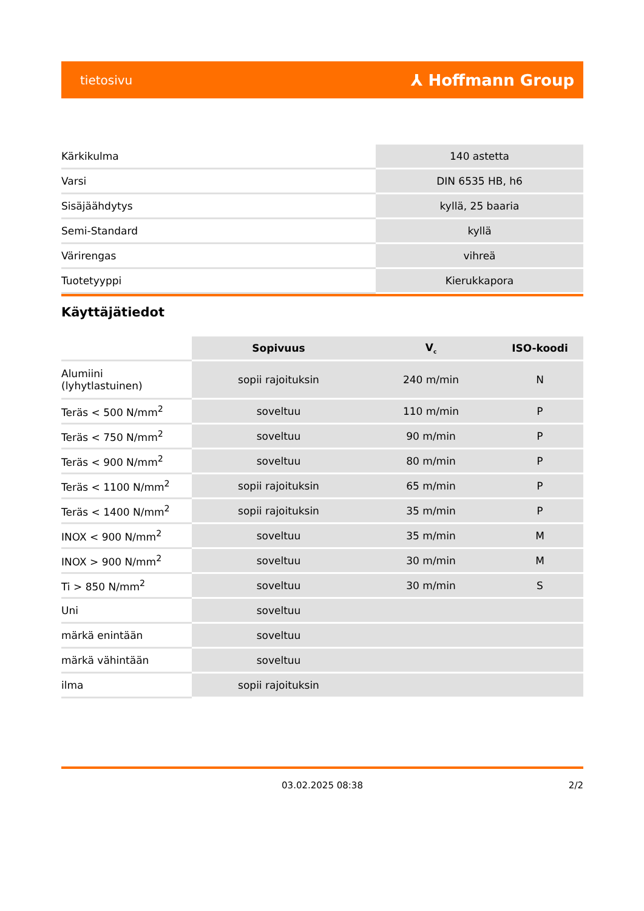tietosivu ⅄ Hoffmann Group
| Kärkikulma | 140 astetta |
| Varsi | DIN 6535 HB, h6 |
| Sisäjäähdytys | kyllä, 25 baaria |
| Semi-Standard | kyllä |
| Värirengas | vihreä |
| Tuotetyyppi | Kierukkapora |
Käyttäjätiedot
| | Sopivuus | V<sub>c</sub> | ISO-koodi |
| --- | --- | --- | --- |
| Alumiini (lyhytlastuinen) | sopii rajoituksin | 240 m/min | N |
| Teräs < 500 N/mm<sup>2</sup> | soveltuu | 110 m/min | P |
| Teräs < 750 N/mm<sup>2</sup> | soveltuu | 90 m/min | P |
| Teräs < 900 N/mm<sup>2</sup> | soveltuu | 80 m/min | P |
| Teräs < 1100 N/mm<sup>2</sup> | sopii rajoituksin | 65 m/min | P |
| Teräs < 1400 N/mm<sup>2</sup> | sopii rajoituksin | 35 m/min | P |
| INOX < 900 N/mm<sup>2</sup> | soveltuu | 35 m/min | M |
| INOX > 900 N/mm<sup>2</sup> | soveltuu | 30 m/min | M |
| Ti > 850 N/mm<sup>2</sup> | soveltuu | 30 m/min | S |
| Uni | soveltuu | | |
| märkä enintään | soveltuu | | |
| märkä vähintään | soveltuu | | |
| ilma | sopii rajoituksin | | |
03.02.2025 08:38
2/2